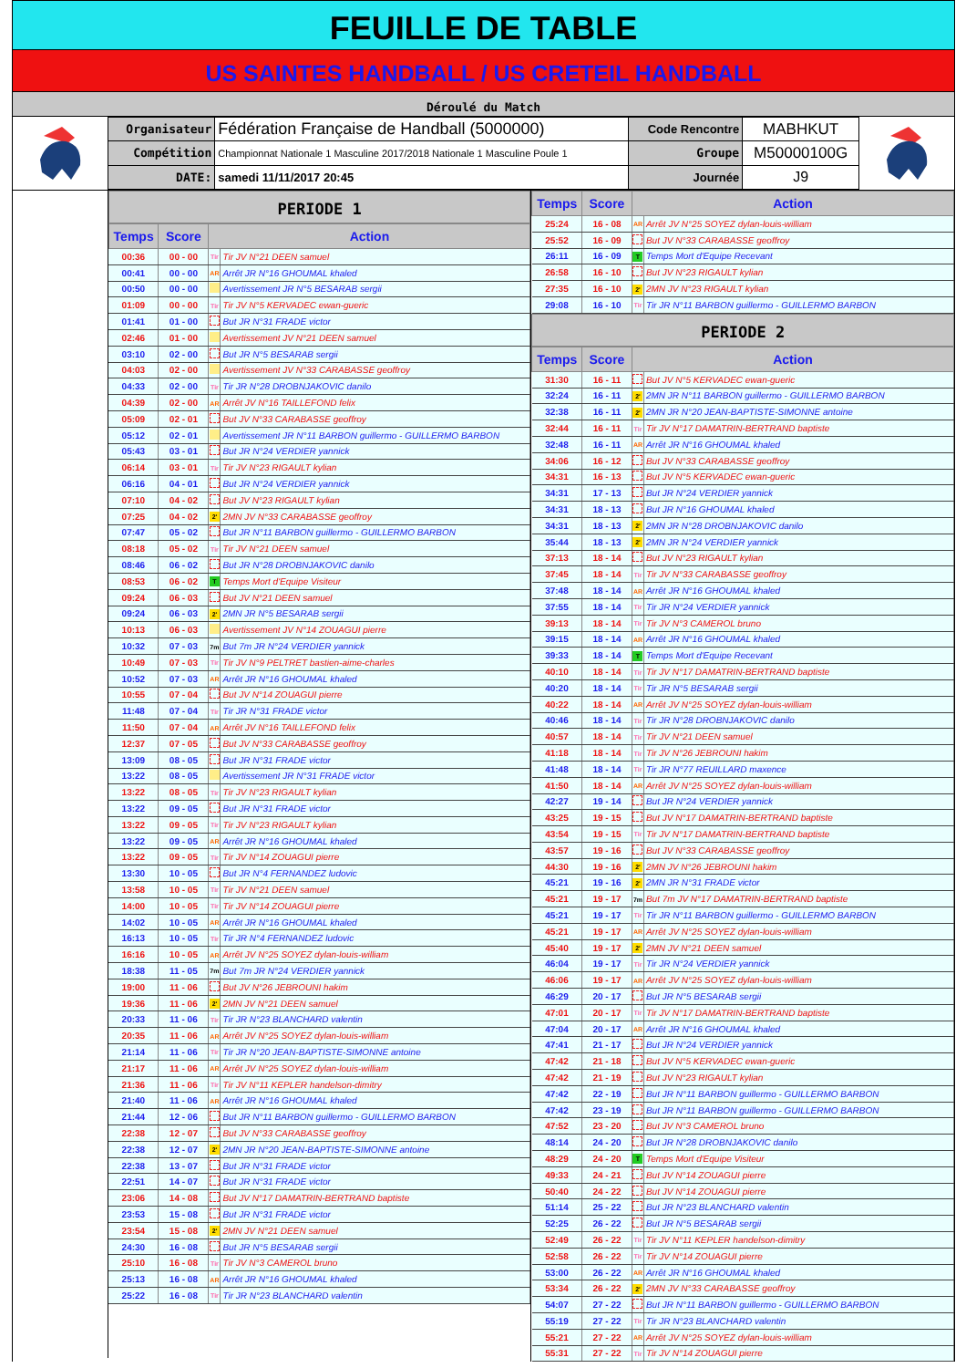FEUILLE DE TABLE
US SAINTES HANDBALL / US CRETEIL HANDBALL
Déroulé du Match
| Organisateur | Fédération Française de Handball (5000000) | Code Rencontre | MABHKUT |
| Compétition | Championnat Nationale 1 Masculine 2017/2018 Nationale 1 Masculine Poule 1 | Groupe | M50000100G |
| DATE: | samedi 11/11/2017 20:45 | Journée | J9 |
PERIODE 1
| Temps | Score | Action | |
| --- | --- | --- | --- |
| 00:36 | 00 - 00 | Tir | Tir JV N°21 DEEN samuel |
| 00:41 | 00 - 00 | AR | Arrêt JR N°16 GHOUMAL khaled |
| 00:50 | 00 - 00 | | Avertissement JR N°5 BESARAB sergii |
| 01:09 | 00 - 00 | Tir | Tir JV N°5 KERVADEC ewan-gueric |
| 01:41 | 01 - 00 | | But JR N°31 FRADE victor |
| 02:46 | 01 - 00 | | Avertissement JV N°21 DEEN samuel |
| 03:10 | 02 - 00 | | But JR N°5 BESARAB sergii |
| 04:03 | 02 - 00 | | Avertissement JV N°33 CARABASSE geoffroy |
| 04:33 | 02 - 00 | Tir | Tir JR N°28 DROBNJAKOVIC danilo |
| 04:39 | 02 - 00 | AR | Arrêt JV N°16 TAILLEFOND felix |
| 05:09 | 02 - 01 | | But JV N°33 CARABASSE geoffroy |
| 05:12 | 02 - 01 | | Avertissement JR N°11 BARBON guillermo - GUILLERMO BARBON |
| 05:43 | 03 - 01 | | But JR N°24 VERDIER yannick |
| 06:14 | 03 - 01 | Tir | Tir JV N°23 RIGAULT kylian |
| 06:16 | 04 - 01 | | But JR N°24 VERDIER yannick |
| 07:10 | 04 - 02 | | But JV N°23 RIGAULT kylian |
| 07:25 | 04 - 02 | 2' | 2MN JV N°33 CARABASSE geoffroy |
| 07:47 | 05 - 02 | | But JR N°11 BARBON guillermo - GUILLERMO BARBON |
| 08:18 | 05 - 02 | Tir | Tir JV N°21 DEEN samuel |
| 08:46 | 06 - 02 | | But JR N°28 DROBNJAKOVIC danilo |
| 08:53 | 06 - 02 | T | Temps Mort d'Equipe Visiteur |
| 09:24 | 06 - 03 | | But JV N°21 DEEN samuel |
| 09:24 | 06 - 03 | 2' | 2MN JR N°5 BESARAB sergii |
| 10:13 | 06 - 03 | | Avertissement JV N°14 ZOUAGUI pierre |
| 10:32 | 07 - 03 | 7m | But 7m JR N°24 VERDIER yannick |
| 10:49 | 07 - 03 | Tir | Tir JV N°9 PELTRET bastien-aime-charles |
| 10:52 | 07 - 03 | AR | Arrêt JR N°16 GHOUMAL khaled |
| 10:55 | 07 - 04 | | But JV N°14 ZOUAGUI pierre |
| 11:48 | 07 - 04 | Tir | Tir JR N°31 FRADE victor |
| 11:50 | 07 - 04 | AR | Arrêt JV N°16 TAILLEFOND felix |
| 12:37 | 07 - 05 | | But JV N°33 CARABASSE geoffroy |
| 13:09 | 08 - 05 | | But JR N°31 FRADE victor |
| 13:22 | 08 - 05 | | Avertissement JR N°31 FRADE victor |
| 13:22 | 08 - 05 | Tir | Tir JV N°23 RIGAULT kylian |
| 13:22 | 09 - 05 | | But JR N°31 FRADE victor |
| 13:22 | 09 - 05 | Tir | Tir JV N°23 RIGAULT kylian |
| 13:22 | 09 - 05 | AR | Arrêt JR N°16 GHOUMAL khaled |
| 13:22 | 09 - 05 | Tir | Tir JV N°14 ZOUAGUI pierre |
| 13:30 | 10 - 05 | | But JR N°4 FERNANDEZ ludovic |
| 13:58 | 10 - 05 | Tir | Tir JV N°21 DEEN samuel |
| 14:00 | 10 - 05 | Tir | Tir JV N°14 ZOUAGUI pierre |
| 14:02 | 10 - 05 | AR | Arrêt JR N°16 GHOUMAL khaled |
| 16:13 | 10 - 05 | Tir | Tir JR N°4 FERNANDEZ ludovic |
| 16:16 | 10 - 05 | AR | Arrêt JV N°25 SOYEZ dylan-louis-william |
| 18:38 | 11 - 05 | 7m | But 7m JR N°24 VERDIER yannick |
| 19:00 | 11 - 06 | | But JV N°26 JEBROUNI hakim |
| 19:36 | 11 - 06 | 2' | 2MN JV N°21 DEEN samuel |
| 20:33 | 11 - 06 | Tir | Tir JR N°23 BLANCHARD valentin |
| 20:35 | 11 - 06 | AR | Arrêt JV N°25 SOYEZ dylan-louis-william |
| 21:14 | 11 - 06 | Tir | Tir JR N°20 JEAN-BAPTISTE-SIMONNE antoine |
| 21:17 | 11 - 06 | AR | Arrêt JV N°25 SOYEZ dylan-louis-william |
| 21:36 | 11 - 06 | Tir | Tir JV N°11 KEPLER handelson-dimitry |
| 21:40 | 11 - 06 | AR | Arrêt JR N°16 GHOUMAL khaled |
| 21:44 | 12 - 06 | | But JR N°11 BARBON guillermo - GUILLERMO BARBON |
| 22:38 | 12 - 07 | | But JV N°33 CARABASSE geoffroy |
| 22:38 | 12 - 07 | 2' | 2MN JR N°20 JEAN-BAPTISTE-SIMONNE antoine |
| 22:38 | 13 - 07 | | But JR N°31 FRADE victor |
| 22:51 | 14 - 07 | | But JR N°31 FRADE victor |
| 23:06 | 14 - 08 | | But JV N°17 DAMATRIN-BERTRAND baptiste |
| 23:53 | 15 - 08 | | But JR N°31 FRADE victor |
| 23:54 | 15 - 08 | 2' | 2MN JV N°21 DEEN samuel |
| 24:30 | 16 - 08 | | But JR N°5 BESARAB sergii |
| 25:10 | 16 - 08 | Tir | Tir JV N°3 CAMEROL bruno |
| 25:13 | 16 - 08 | AR | Arrêt JR N°16 GHOUMAL khaled |
| 25:22 | 16 - 08 | Tir | Tir JR N°23 BLANCHARD valentin |
| Temps | Score | Action | |
| --- | --- | --- | --- |
| 25:24 | 16 - 08 | AR | Arrêt JV N°25 SOYEZ dylan-louis-william |
| 25:52 | 16 - 09 | | But JV N°33 CARABASSE geoffroy |
| 26:11 | 16 - 09 | T | Temps Mort d'Equipe Recevant |
| 26:58 | 16 - 10 | | But JV N°23 RIGAULT kylian |
| 27:35 | 16 - 10 | 2' | 2MN JV N°23 RIGAULT kylian |
| 29:08 | 16 - 10 | Tir | Tir JR N°11 BARBON guillermo - GUILLERMO BARBON |
PERIODE 2
| Temps | Score | Action | |
| --- | --- | --- | --- |
| 31:30 | 16 - 11 | | But JV N°5 KERVADEC ewan-gueric |
| 32:24 | 16 - 11 | 2' | 2MN JR N°11 BARBON guillermo - GUILLERMO BARBON |
| 32:38 | 16 - 11 | 2' | 2MN JR N°20 JEAN-BAPTISTE-SIMONNE antoine |
| 32:44 | 16 - 11 | Tir | Tir JV N°17 DAMATRIN-BERTRAND baptiste |
| 32:48 | 16 - 11 | AR | Arrêt JR N°16 GHOUMAL khaled |
| 34:06 | 16 - 12 | | But JV N°33 CARABASSE geoffroy |
| 34:31 | 16 - 13 | | But JV N°5 KERVADEC ewan-gueric |
| 34:31 | 17 - 13 | | But JR N°24 VERDIER yannick |
| 34:31 | 18 - 13 | | But JR N°16 GHOUMAL khaled |
| 34:31 | 18 - 13 | 2' | 2MN JR N°28 DROBNJAKOVIC danilo |
| 35:44 | 18 - 13 | 2' | 2MN JR N°24 VERDIER yannick |
| 37:13 | 18 - 14 | | But JV N°23 RIGAULT kylian |
| 37:45 | 18 - 14 | Tir | Tir JV N°33 CARABASSE geoffroy |
| 37:48 | 18 - 14 | AR | Arrêt JR N°16 GHOUMAL khaled |
| 37:55 | 18 - 14 | Tir | Tir JR N°24 VERDIER yannick |
| 39:13 | 18 - 14 | Tir | Tir JV N°3 CAMEROL bruno |
| 39:15 | 18 - 14 | AR | Arrêt JR N°16 GHOUMAL khaled |
| 39:33 | 18 - 14 | T | Temps Mort d'Equipe Recevant |
| 40:10 | 18 - 14 | Tir | Tir JV N°17 DAMATRIN-BERTRAND baptiste |
| 40:20 | 18 - 14 | Tir | Tir JR N°5 BESARAB sergii |
| 40:22 | 18 - 14 | AR | Arrêt JV N°25 SOYEZ dylan-louis-william |
| 40:46 | 18 - 14 | Tir | Tir JR N°28 DROBNJAKOVIC danilo |
| 40:57 | 18 - 14 | Tir | Tir JV N°21 DEEN samuel |
| 41:18 | 18 - 14 | Tir | Tir JV N°26 JEBROUNI hakim |
| 41:48 | 18 - 14 | Tir | Tir JR N°77 REUILLARD maxence |
| 41:50 | 18 - 14 | AR | Arrêt JV N°25 SOYEZ dylan-louis-william |
| 42:27 | 19 - 14 | | But JR N°24 VERDIER yannick |
| 43:25 | 19 - 15 | | But JV N°17 DAMATRIN-BERTRAND baptiste |
| 43:54 | 19 - 15 | Tir | Tir JV N°17 DAMATRIN-BERTRAND baptiste |
| 43:57 | 19 - 16 | | But JV N°33 CARABASSE geoffroy |
| 44:30 | 19 - 16 | 2' | 2MN JV N°26 JEBROUNI hakim |
| 45:21 | 19 - 16 | 2' | 2MN JR N°31 FRADE victor |
| 45:21 | 19 - 17 | 7m | But 7m JV N°17 DAMATRIN-BERTRAND baptiste |
| 45:21 | 19 - 17 | Tir | Tir JR N°11 BARBON guillermo - GUILLERMO BARBON |
| 45:21 | 19 - 17 | AR | Arrêt JV N°25 SOYEZ dylan-louis-william |
| 45:40 | 19 - 17 | 2' | 2MN JV N°21 DEEN samuel |
| 46:04 | 19 - 17 | Tir | Tir JR N°24 VERDIER yannick |
| 46:06 | 19 - 17 | AR | Arrêt JV N°25 SOYEZ dylan-louis-william |
| 46:29 | 20 - 17 | | But JR N°5 BESARAB sergii |
| 47:01 | 20 - 17 | Tir | Tir JV N°17 DAMATRIN-BERTRAND baptiste |
| 47:04 | 20 - 17 | AR | Arrêt JR N°16 GHOUMAL khaled |
| 47:41 | 21 - 17 | | But JR N°24 VERDIER yannick |
| 47:42 | 21 - 18 | | But JV N°5 KERVADEC ewan-gueric |
| 47:42 | 21 - 19 | | But JV N°23 RIGAULT kylian |
| 47:42 | 22 - 19 | | But JR N°11 BARBON guillermo - GUILLERMO BARBON |
| 47:42 | 23 - 19 | | But JR N°11 BARBON guillermo - GUILLERMO BARBON |
| 47:52 | 23 - 20 | | But JV N°3 CAMEROL bruno |
| 48:14 | 24 - 20 | | But JR N°28 DROBNJAKOVIC danilo |
| 48:29 | 24 - 20 | T | Temps Mort d'Equipe Visiteur |
| 49:33 | 24 - 21 | | But JV N°14 ZOUAGUI pierre |
| 50:40 | 24 - 22 | | But JV N°14 ZOUAGUI pierre |
| 51:14 | 25 - 22 | | But JR N°23 BLANCHARD valentin |
| 52:25 | 26 - 22 | | But JR N°5 BESARAB sergii |
| 52:49 | 26 - 22 | Tir | Tir JV N°11 KEPLER handelson-dimitry |
| 52:58 | 26 - 22 | Tir | Tir JV N°14 ZOUAGUI pierre |
| 53:00 | 26 - 22 | AR | Arrêt JR N°16 GHOUMAL khaled |
| 53:34 | 26 - 22 | 2' | 2MN JV N°33 CARABASSE geoffroy |
| 54:07 | 27 - 22 | | But JR N°11 BARBON guillermo - GUILLERMO BARBON |
| 55:19 | 27 - 22 | Tir | Tir JR N°23 BLANCHARD valentin |
| 55:21 | 27 - 22 | AR | Arrêt JV N°25 SOYEZ dylan-louis-william |
| 55:31 | 27 - 22 | Tir | Tir JV N°14 ZOUAGUI pierre |